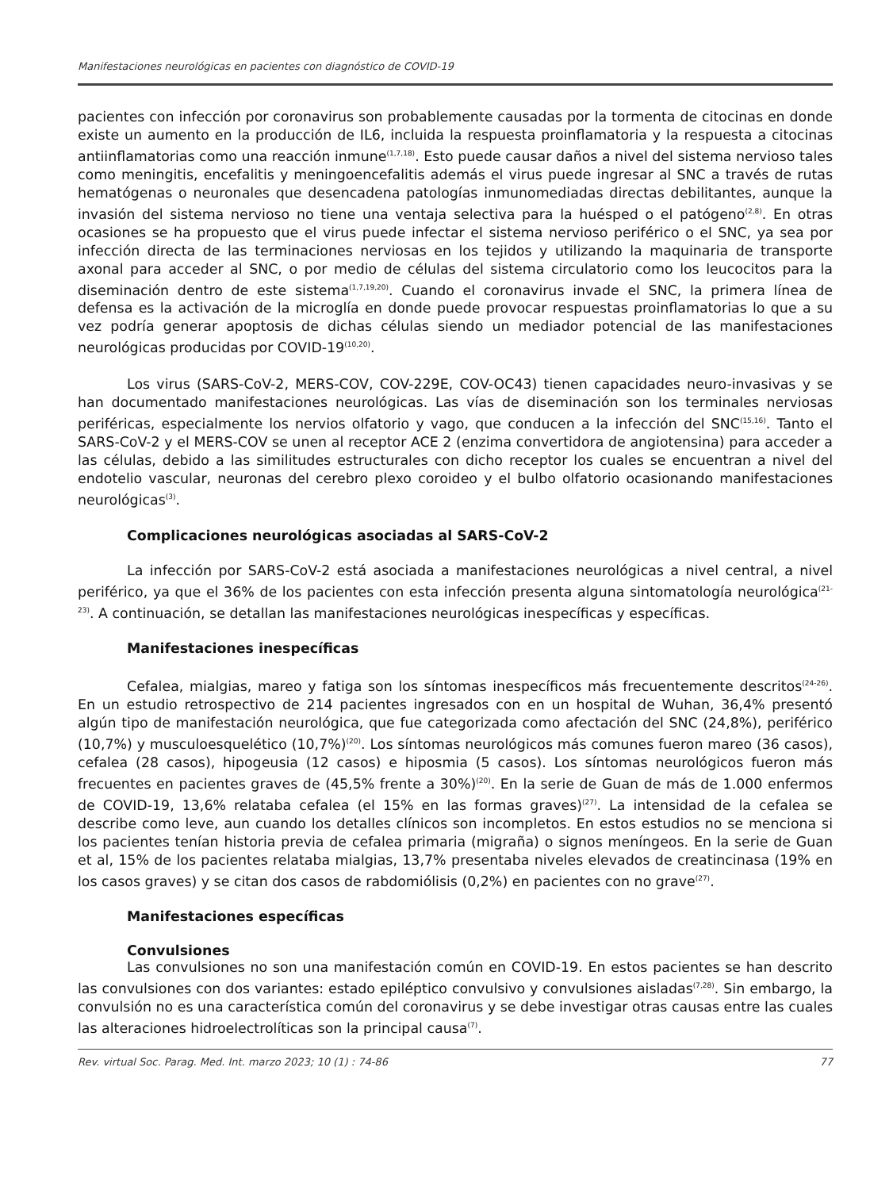Manifestaciones neurológicas en pacientes con diagnóstico de COVID-19
pacientes con infección por coronavirus son probablemente causadas por la tormenta de citocinas en donde existe un aumento en la producción de IL6, incluida la respuesta proinflamatoria y la respuesta a citocinas antiinflamatorias como una reacción inmune<sup>(1,7,18)</sup>. Esto puede causar daños a nivel del sistema nervioso tales como meningitis, encefalitis y meningoencefalitis además el virus puede ingresar al SNC a través de rutas hematógenas o neuronales que desencadena patologías inmunomediadas directas debilitantes, aunque la invasión del sistema nervioso no tiene una ventaja selectiva para la huésped o el patógeno<sup>(2,8)</sup>. En otras ocasiones se ha propuesto que el virus puede infectar el sistema nervioso periférico o el SNC, ya sea por infección directa de las terminaciones nerviosas en los tejidos y utilizando la maquinaria de transporte axonal para acceder al SNC, o por medio de células del sistema circulatorio como los leucocitos para la diseminación dentro de este sistema<sup>(1,7,19,20)</sup>. Cuando el coronavirus invade el SNC, la primera línea de defensa es la activación de la microglía en donde puede provocar respuestas proinflamatorias lo que a su vez podría generar apoptosis de dichas células siendo un mediador potencial de las manifestaciones neurológicas producidas por COVID-19<sup>(10,20)</sup>.
Los virus (SARS-CoV-2, MERS-COV, COV-229E, COV-OC43) tienen capacidades neuro-invasivas y se han documentado manifestaciones neurológicas. Las vías de diseminación son los terminales nerviosas periféricas, especialmente los nervios olfatorio y vago, que conducen a la infección del SNC<sup>(15,16)</sup>. Tanto el SARS-CoV-2 y el MERS-COV se unen al receptor ACE 2 (enzima convertidora de angiotensina) para acceder a las células, debido a las similitudes estructurales con dicho receptor los cuales se encuentran a nivel del endotelio vascular, neuronas del cerebro plexo coroideo y el bulbo olfatorio ocasionando manifestaciones neurológicas<sup>(3)</sup>.
Complicaciones neurológicas asociadas al SARS-CoV-2
La infección por SARS-CoV-2 está asociada a manifestaciones neurológicas a nivel central, a nivel periférico, ya que el 36% de los pacientes con esta infección presenta alguna sintomatología neurológica<sup>(21-23)</sup>. A continuación, se detallan las manifestaciones neurológicas inespecíficas y específicas.
Manifestaciones inespecíficas
Cefalea, mialgias, mareo y fatiga son los síntomas inespecíficos más frecuentemente descritos<sup>(24-26)</sup>. En un estudio retrospectivo de 214 pacientes ingresados con en un hospital de Wuhan, 36,4% presentó algún tipo de manifestación neurológica, que fue categorizada como afectación del SNC (24,8%), periférico (10,7%) y musculoesquelético (10,7%)<sup>(20)</sup>. Los síntomas neurológicos más comunes fueron mareo (36 casos), cefalea (28 casos), hipogeusia (12 casos) e hiposmia (5 casos). Los síntomas neurológicos fueron más frecuentes en pacientes graves de (45,5% frente a 30%)<sup>(20)</sup>. En la serie de Guan de más de 1.000 enfermos de COVID-19, 13,6% relataba cefalea (el 15% en las formas graves)<sup>(27)</sup>. La intensidad de la cefalea se describe como leve, aun cuando los detalles clínicos son incompletos. En estos estudios no se menciona si los pacientes tenían historia previa de cefalea primaria (migraña) o signos meníngeos. En la serie de Guan et al, 15% de los pacientes relataba mialgias, 13,7% presentaba niveles elevados de creatincinasa (19% en los casos graves) y se citan dos casos de rabdomiólisis (0,2%) en pacientes con no grave<sup>(27)</sup>.
Manifestaciones específicas
Convulsiones
Las convulsiones no son una manifestación común en COVID-19. En estos pacientes se han descrito las convulsiones con dos variantes: estado epiléptico convulsivo y convulsiones aisladas<sup>(7,28)</sup>. Sin embargo, la convulsión no es una característica común del coronavirus y se debe investigar otras causas entre las cuales las alteraciones hidroelectrolíticas son la principal causa<sup>(7)</sup>.
Rev. virtual Soc. Parag. Med. Int. marzo 2023; 10 (1) : 74-86 77